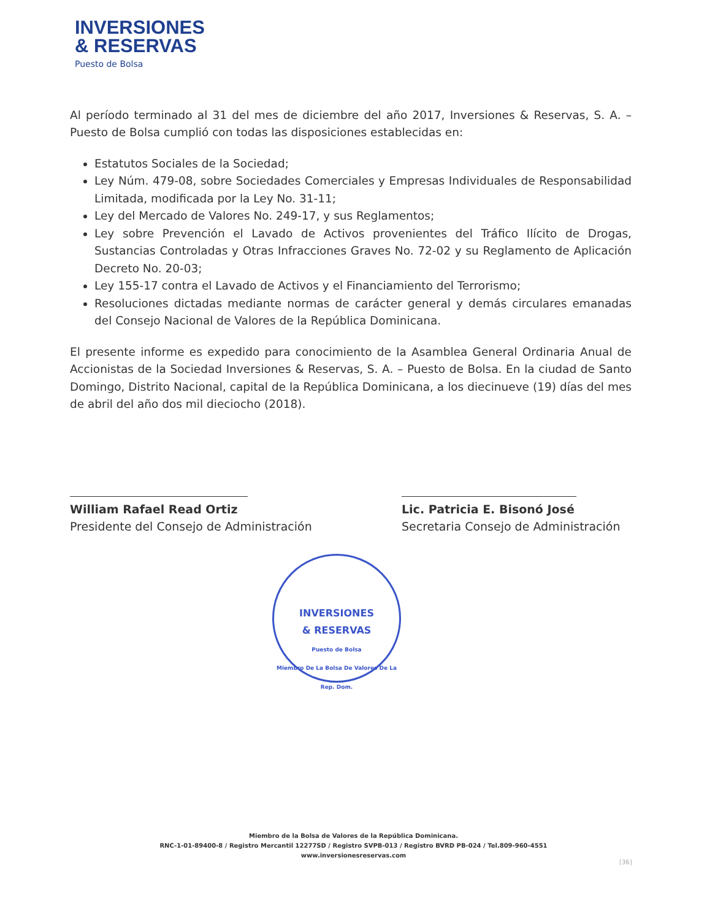INVERSIONES
& RESERVAS
Puesto de Bolsa
Al período terminado al 31 del mes de diciembre del año 2017, Inversiones & Reservas, S. A. – Puesto de Bolsa cumplió con todas las disposiciones establecidas en:
Estatutos Sociales de la Sociedad;
Ley Núm. 479-08, sobre Sociedades Comerciales y Empresas Individuales de Responsabilidad Limitada, modificada por la Ley No. 31-11;
Ley del Mercado de Valores No. 249-17, y sus Reglamentos;
Ley sobre Prevención el Lavado de Activos provenientes del Tráfico Ilícito de Drogas, Sustancias Controladas y Otras Infracciones Graves No. 72-02 y su Reglamento de Aplicación Decreto No. 20-03;
Ley 155-17 contra el Lavado de Activos y el Financiamiento del Terrorismo;
Resoluciones dictadas mediante normas de carácter general y demás circulares emanadas del Consejo Nacional de Valores de la República Dominicana.
El presente informe es expedido para conocimiento de la Asamblea General Ordinaria Anual de Accionistas de la Sociedad Inversiones & Reservas, S. A. – Puesto de Bolsa. En la ciudad de Santo Domingo, Distrito Nacional, capital de la República Dominicana, a los diecinueve (19) días del mes de abril del año dos mil dieciocho (2018).
William Rafael Read Ortiz
Presidente del Consejo de Administración
Lic. Patricia E. Bisonó José
Secretaria Consejo de Administración
INVERSIONES
& RESERVAS
Puesto de Bolsa
Miembro De La Bolsa De Valores De La Rep. Dom.
Miembro de la Bolsa de Valores de la República Dominicana.
RNC-1-01-89400-8 / Registro Mercantil 12277SD / Registro SVPB-013 / Registro BVRD PB-024 / Tel.809-960-4551
www.inversionesreservas.com
[36]